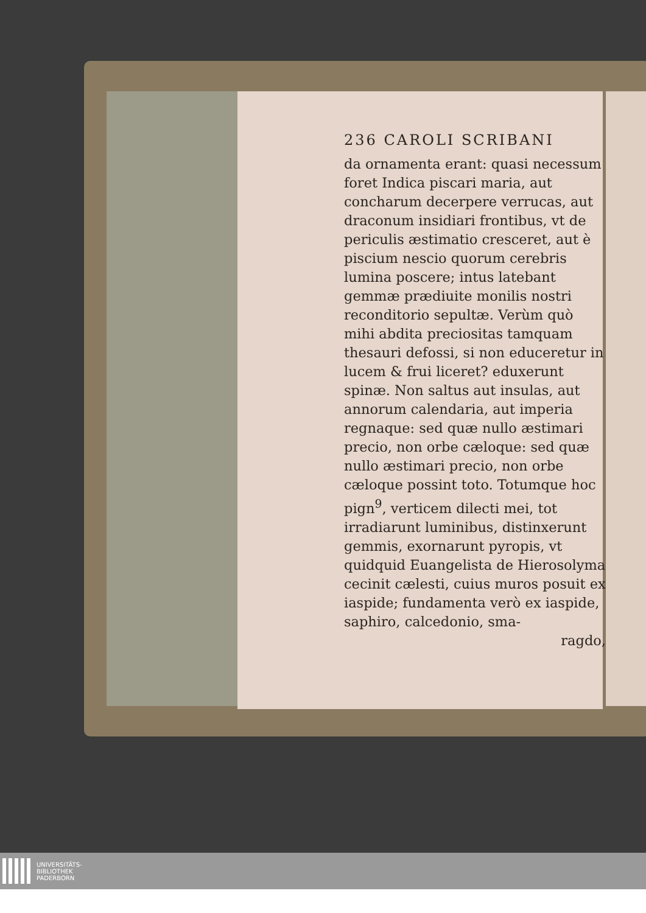236 CAROLI SCRIBANI
da ornamenta erant: quasi necessum foret Indica piscari maria, aut concharum decerpere verrucas, aut draconum insidiari frontibus, vt de periculis æstimatio cresceret, aut è piscium nescio quorum cerebris lumina poscere; intus latebant gemmæ prædiuite monilis nostri reconditorio sepultæ. Verùm quò mihi abdita preciositas tamquam thesauri defossi, si non educeretur in lucem & frui liceret? eduxerunt spinæ. Non saltus aut insulas, aut annorum calendaria, aut imperia regnaque: sed quæ nullo æstimari precio, non orbe cæloque: sed quæ nullo æstimari precio, non orbe cæloque possint toto. Totumque hoc pign<sup>9</sup>, verticem dilecti mei, tot irradiarunt luminibus, distinxerunt gemmis, exornarunt pyropis, vt quidquid Euangelista de Hierosolyma cecinit cælesti, cuius muros posuit ex iaspide; fundamenta verò ex iaspide, saphiro, calcedonio, sma-
ragdo,
UNIVERSITÄTS-
BIBLIOTHEK
PADERBORN